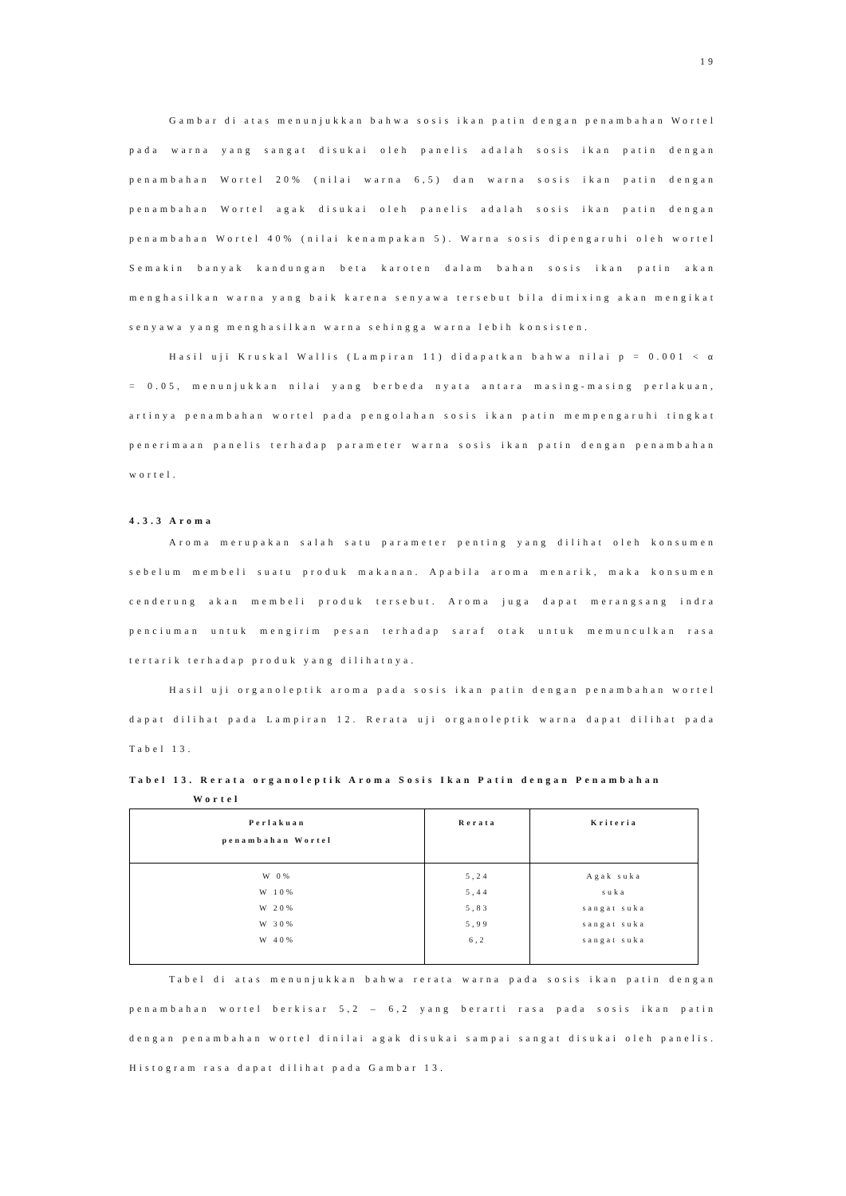19
Gambar di atas menunjukkan bahwa sosis ikan patin dengan penambahan Wortel pada warna yang sangat disukai oleh panelis adalah sosis ikan patin dengan penambahan Wortel 20% (nilai warna 6,5) dan warna sosis ikan patin dengan penambahan Wortel agak disukai oleh panelis adalah sosis ikan patin dengan penambahan Wortel 40% (nilai kenampakan 5). Warna sosis dipengaruhi oleh wortel Semakin banyak kandungan beta karoten dalam bahan sosis ikan patin akan menghasilkan warna yang baik karena senyawa tersebut bila dimixing akan mengikat senyawa yang menghasilkan warna sehingga warna lebih konsisten.
Hasil uji Kruskal Wallis (Lampiran 11) didapatkan bahwa nilai p = 0.001 < α = 0.05, menunjukkan nilai yang berbeda nyata antara masing-masing perlakuan, artinya penambahan wortel pada pengolahan sosis ikan patin mempengaruhi tingkat penerimaan panelis terhadap parameter warna sosis ikan patin dengan penambahan wortel.
4.3.3 Aroma
Aroma merupakan salah satu parameter penting yang dilihat oleh konsumen sebelum membeli suatu produk makanan. Apabila aroma menarik, maka konsumen cenderung akan membeli produk tersebut. Aroma juga dapat merangsang indra penciuman untuk mengirim pesan terhadap saraf otak untuk memunculkan rasa tertarik terhadap produk yang dilihatnya.
Hasil uji organoleptik aroma pada sosis ikan patin dengan penambahan wortel dapat dilihat pada Lampiran 12. Rerata uji organoleptik warna dapat dilihat pada Tabel 13.
Tabel 13. Rerata organoleptik Aroma Sosis Ikan Patin dengan Penambahan
Wortel
| Perlakuan penambahan Wortel | Rerata | Kriteria |
| --- | --- | --- |
| W 0% W 10% W 20% W 30% W 40% | 5,24 5,44 5,83 5,99 6,2 | Agak suka suka sangat suka sangat suka sangat suka |
Tabel di atas menunjukkan bahwa rerata warna pada sosis ikan patin dengan penambahan wortel berkisar 5,2 – 6,2 yang berarti rasa pada sosis ikan patin dengan penambahan wortel dinilai agak disukai sampai sangat disukai oleh panelis. Histogram rasa dapat dilihat pada Gambar 13.